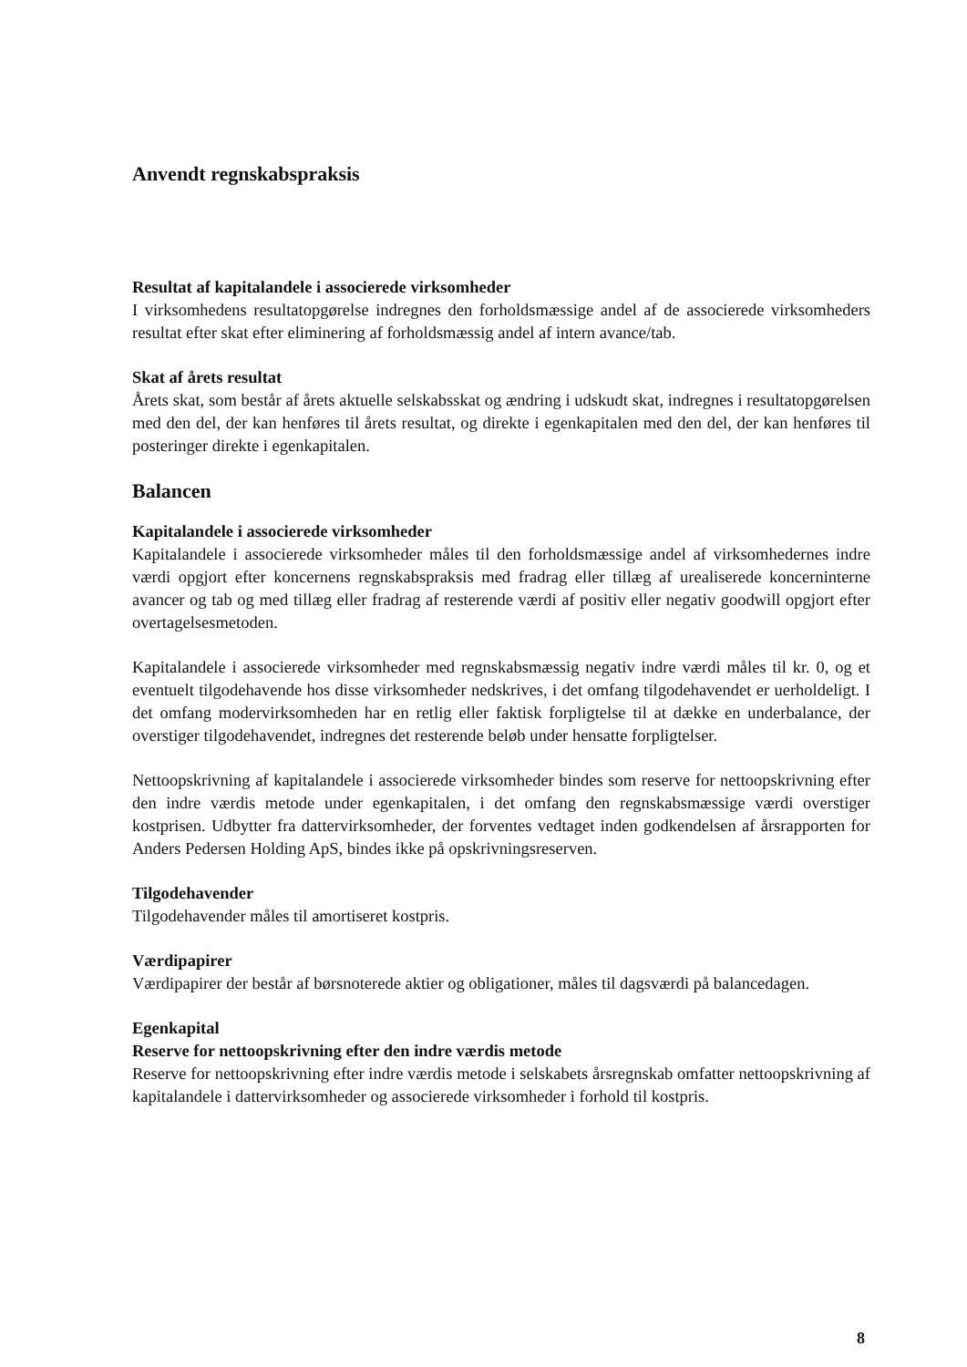Anvendt regnskabspraksis
Resultat af kapitalandele i associerede virksomheder
I virksomhedens resultatopgørelse indregnes den forholdsmæssige andel af de associerede virksomheders resultat efter skat efter eliminering af forholdsmæssig andel af intern avance/tab.
Skat af årets resultat
Årets skat, som består af årets aktuelle selskabsskat og ændring i udskudt skat, indregnes i resultatopgørelsen med den del, der kan henføres til årets resultat, og direkte i egenkapitalen med den del, der kan henføres til posteringer direkte i egenkapitalen.
Balancen
Kapitalandele i associerede virksomheder
Kapitalandele i associerede virksomheder måles til den forholdsmæssige andel af virksomhedernes indre værdi opgjort efter koncernens regnskabspraksis med fradrag eller tillæg af urealiserede koncerninterne avancer og tab og med tillæg eller fradrag af resterende værdi af positiv eller negativ goodwill opgjort efter overtagelsesmetoden.
Kapitalandele i associerede virksomheder med regnskabsmæssig negativ indre værdi måles til kr. 0, og et eventuelt tilgodehavende hos disse virksomheder nedskrives, i det omfang tilgodehavendet er uerholdeligt. I det omfang modervirksomheden har en retlig eller faktisk forpligtelse til at dække en underbalance, der overstiger tilgodehavendet, indregnes det resterende beløb under hensatte forpligtelser.
Nettoopskrivning af kapitalandele i associerede virksomheder bindes som reserve for nettoopskrivning efter den indre værdis metode under egenkapitalen, i det omfang den regnskabsmæssige værdi overstiger kostprisen. Udbytter fra dattervirksomheder, der forventes vedtaget inden godkendelsen af årsrapporten for Anders Pedersen Holding ApS, bindes ikke på opskrivningsreserven.
Tilgodehavender
Tilgodehavender måles til amortiseret kostpris.
Værdipapirer
Værdipapirer der består af børsnoterede aktier og obligationer, måles til dagsværdi på balancedagen.
Egenkapital
Reserve for nettoopskrivning efter den indre værdis metode
Reserve for nettoopskrivning efter indre værdis metode i selskabets årsregnskab omfatter nettoopskrivning af kapitalandele i dattervirksomheder og associerede virksomheder i forhold til kostpris.
8